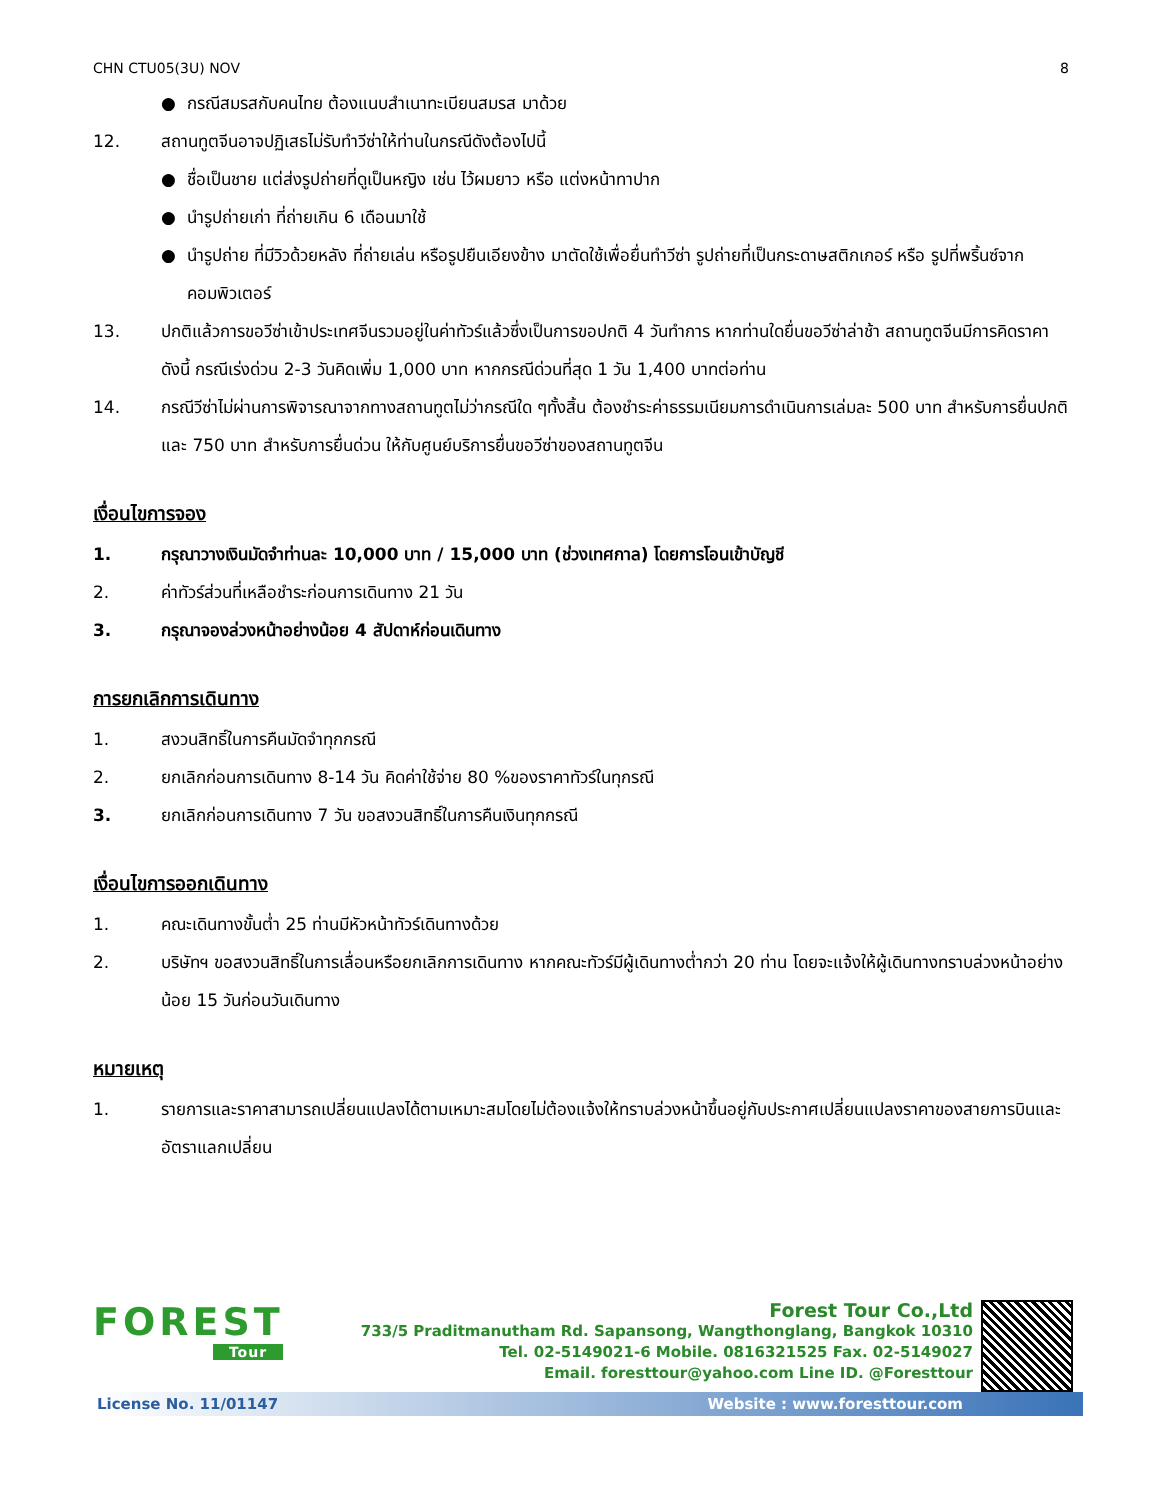CHN CTU05(3U) NOV 8
● กรณีสมรสกับคนไทย ต้องแนบสำเนาทะเบียนสมรส มาด้วย
12. สถานทูตจีนอาจปฏิเสธไม่รับทำวีซ่าให้ท่านในกรณีดังต้องไปนี้
● ชื่อเป็นชาย แต่ส่งรูปถ่ายที่ดูเป็นหญิง เช่น ไว้ผมยาว หรือ แต่งหน้าทาปาก
● นำรูปถ่ายเก่า ที่ถ่ายเกิน 6 เดือนมาใช้
● นำรูปถ่าย ที่มีวิวด้วยหลัง ที่ถ่ายเล่น หรือรูปยืนเอียงข้าง มาตัดใช้เพื่อยื่นทำวีซ่า รูปถ่ายที่เป็นกระดาษสติกเกอร์ หรือ รูปที่พริ้นซ์จากคอมพิวเตอร์
13. ปกติแล้วการขอวีซ่าเข้าประเทศจีนรวมอยู่ในค่าทัวร์แล้วซึ่งเป็นการขอปกติ 4 วันทำการ หากท่านใดยื่นขอวีซ่าล่าช้า สถานทูตจีนมีการคิดราคาดังนี้ กรณีเร่งด่วน 2-3 วันคิดเพิ่ม 1,000 บาท หากกรณีด่วนที่สุด 1 วัน 1,400 บาทต่อท่าน
14. กรณีวีซ่าไม่ผ่านการพิจารณาจากทางสถานทูตไม่ว่ากรณีใด ๆทั้งสิ้น ต้องชำระค่าธรรมเนียมการดำเนินการเล่มละ 500 บาท สำหรับการยื่นปกติ และ 750 บาท สำหรับการยื่นด่วน ให้กับศูนย์บริการยื่นขอวีซ่าของสถานทูตจีน
เงื่อนไขการจอง
1. กรุณาวางเงินมัดจำท่านละ 10,000 บาท / 15,000 บาท (ช่วงเทศกาล) โดยการโอนเข้าบัญชี
2. ค่าทัวร์ส่วนที่เหลือชำระก่อนการเดินทาง 21 วัน
3. กรุณาจองล่วงหน้าอย่างน้อย 4 สัปดาห์ก่อนเดินทาง
การยกเลิกการเดินทาง
1. สงวนสิทธิ์ในการคืนมัดจำทุกกรณี
2. ยกเลิกก่อนการเดินทาง 8-14 วัน คิดค่าใช้จ่าย 80 %ของราคาทัวร์ในทุกรณี
3. ยกเลิกก่อนการเดินทาง 7 วัน ขอสงวนสิทธิ์ในการคืนเงินทุกกรณี
เงื่อนไขการออกเดินทาง
1. คณะเดินทางขั้นต่ำ 25 ท่านมีหัวหน้าทัวร์เดินทางด้วย
2. บริษัทฯ ขอสงวนสิทธิ์ในการเลื่อนหรือยกเลิกการเดินทาง หากคณะทัวร์มีผู้เดินทางต่ำกว่า 20 ท่าน โดยจะแจ้งให้ผู้เดินทางทราบล่วงหน้าอย่างน้อย 15 วันก่อนวันเดินทาง
หมายเหตุ
1. รายการและราคาสามารถเปลี่ยนแปลงได้ตามเหมาะสมโดยไม่ต้องแจ้งให้ทราบล่วงหน้าขึ้นอยู่กับประกาศเปลี่ยนแปลงราคาของสายการบินและอัตราแลกเปลี่ยน
FOREST
Tour
Forest Tour Co.,Ltd
733/5 Praditmanutham Rd. Sapansong, Wangthonglang, Bangkok 10310
Tel. 02-5149021-6 Mobile. 0816321525 Fax. 02-5149027
Email. foresttour@yahoo.com Line ID. @Foresttour
License No. 11/01147 Website : www.foresttour.com